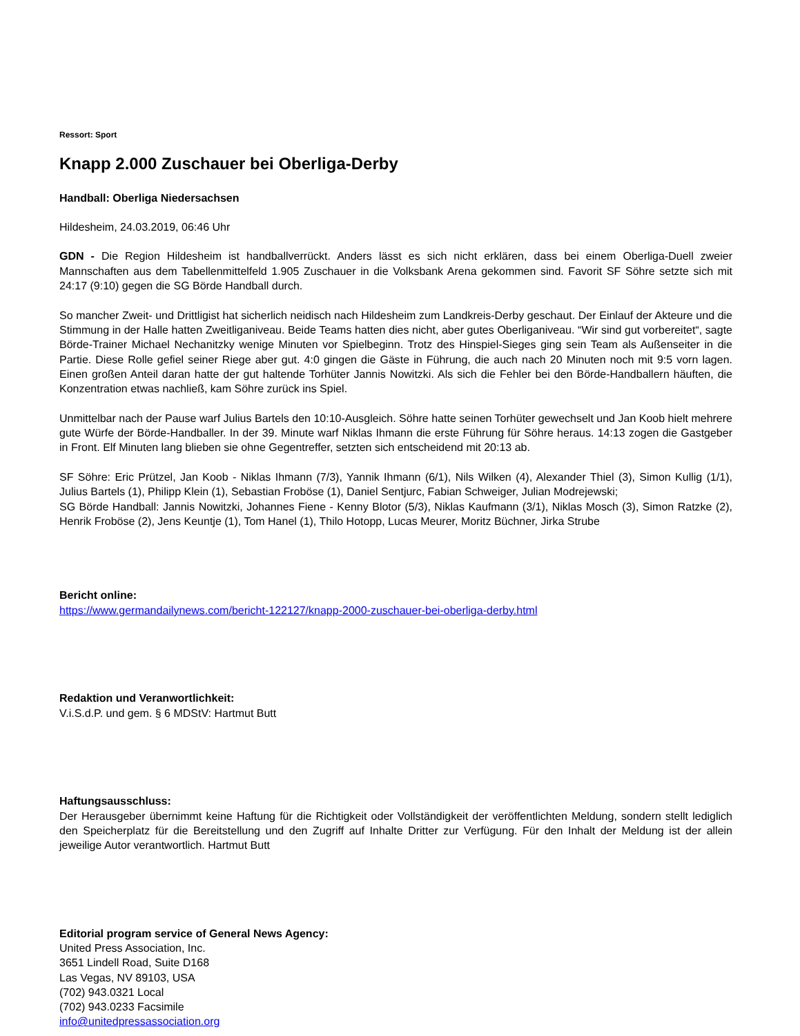Ressort: Sport
Knapp 2.000 Zuschauer bei Oberliga-Derby
Handball: Oberliga Niedersachsen
Hildesheim, 24.03.2019, 06:46 Uhr
GDN - Die Region Hildesheim ist handballverrückt. Anders lässt es sich nicht erklären, dass bei einem Oberliga-Duell zweier Mannschaften aus dem Tabellenmittelfeld 1.905 Zuschauer in die Volksbank Arena gekommen sind. Favorit SF Söhre setzte sich mit 24:17 (9:10) gegen die SG Börde Handball durch.
So mancher Zweit- und Drittligist hat sicherlich neidisch nach Hildesheim zum Landkreis-Derby geschaut. Der Einlauf der Akteure und die Stimmung in der Halle hatten Zweitliganiveau. Beide Teams hatten dies nicht, aber gutes Oberliganiveau. “Wir sind gut vorbereitet“, sagte Börde-Trainer Michael Nechanitzky wenige Minuten vor Spielbeginn. Trotz des Hinspiel-Sieges ging sein Team als Außenseiter in die Partie. Diese Rolle gefiel seiner Riege aber gut. 4:0 gingen die Gäste in Führung, die auch nach 20 Minuten noch mit 9:5 vorn lagen. Einen großen Anteil daran hatte der gut haltende Torhüter Jannis Nowitzki. Als sich die Fehler bei den Börde-Handballern häuften, die Konzentration etwas nachließ, kam Söhre zurück ins Spiel.
Unmittelbar nach der Pause warf Julius Bartels den 10:10-Ausgleich. Söhre hatte seinen Torhüter gewechselt und Jan Koob hielt mehrere gute Würfe der Börde-Handballer. In der 39. Minute warf Niklas Ihmann die erste Führung für Söhre heraus. 14:13 zogen die Gastgeber in Front. Elf Minuten lang blieben sie ohne Gegentreffer, setzten sich entscheidend mit 20:13 ab.
SF Söhre: Eric Prützel, Jan Koob - Niklas Ihmann (7/3), Yannik Ihmann (6/1), Nils Wilken (4), Alexander Thiel (3), Simon Kullig (1/1), Julius Bartels (1), Philipp Klein (1), Sebastian Froböse (1), Daniel Sentjurc, Fabian Schweiger, Julian Modrejewski;
SG Börde Handball: Jannis Nowitzki, Johannes Fiene - Kenny Blotor (5/3), Niklas Kaufmann (3/1), Niklas Mosch (3), Simon Ratzke (2), Henrik Froböse (2), Jens Keuntje (1), Tom Hanel (1), Thilo Hotopp, Lucas Meurer, Moritz Büchner, Jirka Strube
Bericht online:
https://www.germandailynews.com/bericht-122127/knapp-2000-zuschauer-bei-oberliga-derby.html
Redaktion und Veranwortlichkeit:
V.i.S.d.P. und gem. § 6 MDStV: Hartmut Butt
Haftungsausschluss:
Der Herausgeber übernimmt keine Haftung für die Richtigkeit oder Vollständigkeit der veröffentlichten Meldung, sondern stellt lediglich den Speicherplatz für die Bereitstellung und den Zugriff auf Inhalte Dritter zur Verfügung. Für den Inhalt der Meldung ist der allein jeweilige Autor verantwortlich. Hartmut Butt
Editorial program service of General News Agency:
United Press Association, Inc.
3651 Lindell Road, Suite D168
Las Vegas, NV 89103, USA
(702) 943.0321 Local
(702) 943.0233 Facsimile
info@unitedpressassociation.org